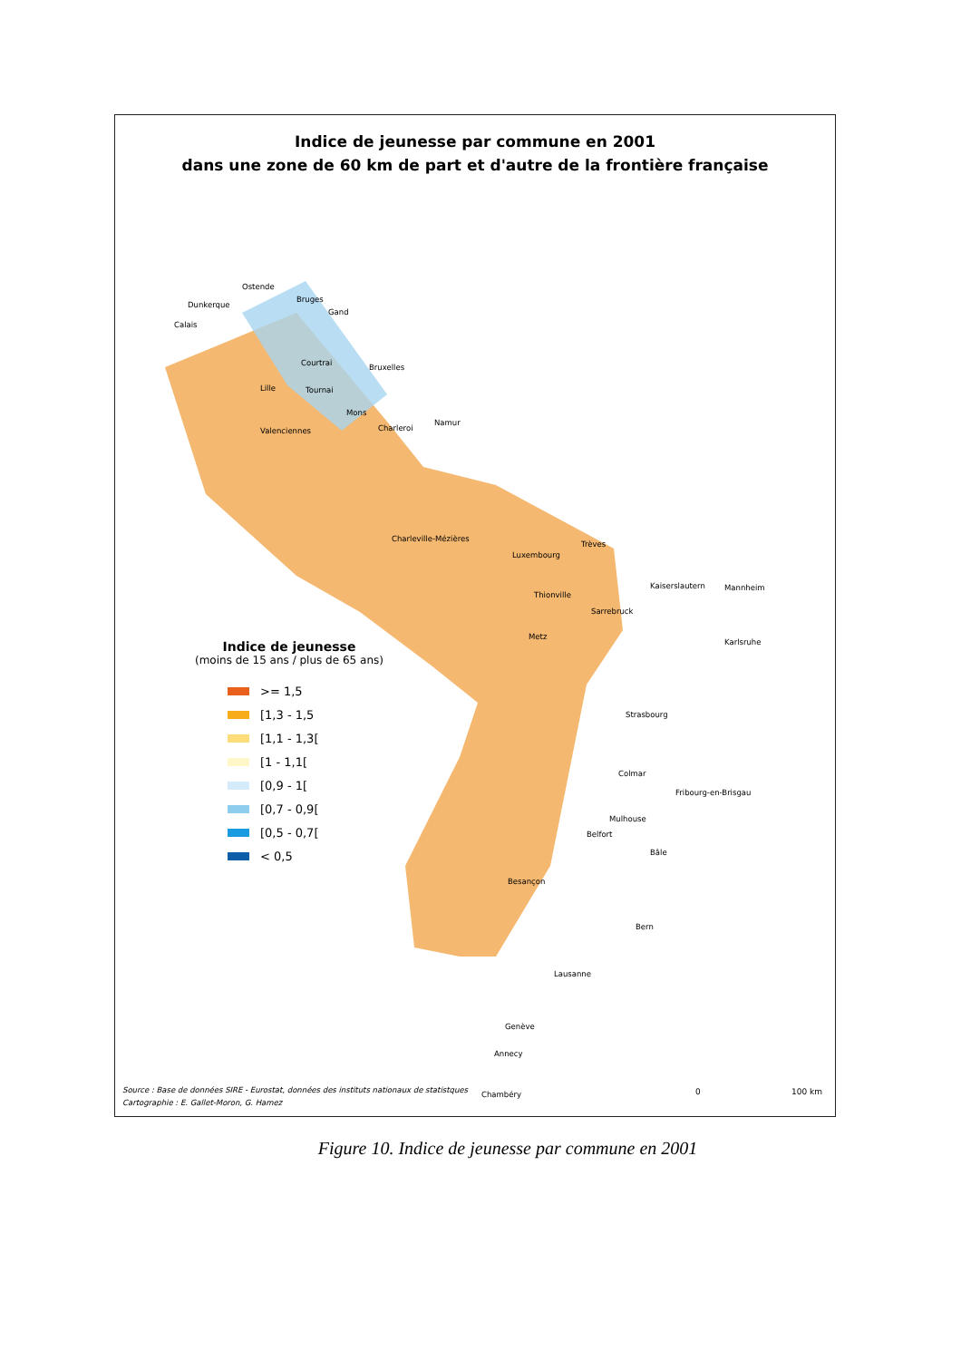Indice de jeunesse par commune en 2001
dans une zone de 60 km de part et d'autre de la frontière française
Ostende
Bruges
Dunkerque
Calais
Gand
Courtrai Bruxelles
Lille Tournai
Mons
Valenciennes Charleroi
Namur
Charleville-Mézières
Luxembourg
Trèves
Kaiserslautern Mannheim
Thionville
Sarrebruck
Metz
Karlsruhe
Strasbourg
Colmar
Fribourg-en-Brisgau
Mulhouse
Belfort
Bâle
Besançon
Bern
Lausanne
Genève
Annecy
Chambéry
Indice de jeunesse
(moins de 15 ans / plus de 65 ans)
>= 1,5
[1,3 - 1,5
[1,1 - 1,3[
[1 - 1,1[
[0,9 - 1[
[0,7 - 0,9[
[0,5 - 0,7[
< 0,5
Source : Base de données SIRE - Eurostat, données des instituts nationaux de statistques
Cartographie : E. Gallet-Moron, G. Hamez
0 100 km
Figure 10. Indice de jeunesse par commune en 2001